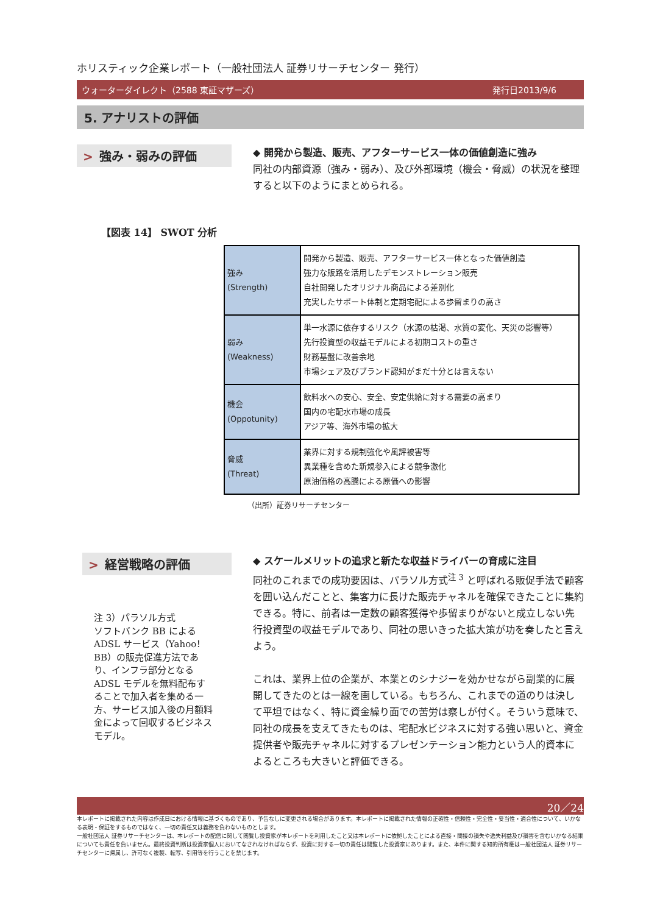ホリスティック企業レポート（一般社団法人 証券リサーチセンター 発行）
ウォーターダイレクト（2588 東証マザーズ） 発行日2013/9/6
5. アナリストの評価
> 強み・弱みの評価
◆ 開発から製造、販売、アフターサービス一体の価値創造に強み
同社の内部資源（強み・弱み）、及び外部環境（機会・脅威）の状況を整理すると以下のようにまとめられる。
【図表 14】 SWOT 分析
| 強み (Strength) | 開発から製造、販売、アフターサービス一体となった価値創造 強力な販路を活用したデモンストレーション販売 自社開発したオリジナル商品による差別化 充実したサポート体制と定期宅配による歩留まりの高さ |
| 弱み (Weakness) | 単一水源に依存するリスク（水源の枯渇、水質の変化、天災の影響等） 先行投資型の収益モデルによる初期コストの重さ 財務基盤に改善余地 市場シェア及びブランド認知がまだ十分とは言えない |
| 機会 (Oppotunity) | 飲料水への安心、安全、安定供給に対する需要の高まり 国内の宅配水市場の成長 アジア等、海外市場の拡大 |
| 脅威 (Threat) | 業界に対する規制強化や風評被害等 異業種を含めた新規参入による競争激化 原油価格の高騰による原価への影響 |
（出所）証券リサーチセンター
> 経営戦略の評価
注 3）パラソル方式
ソフトバンク BB による ADSL サービス（Yahoo！BB）の販売促進方法であり、インフラ部分となる ADSL モデルを無料配布することで加入者を集める一方、サービス加入後の月額料金によって回収するビジネスモデル。
◆ スケールメリットの追求と新たな収益ドライバーの育成に注目
同社のこれまでの成功要因は、パラソル方式<sup>注 3</sup> と呼ばれる販促手法で顧客を囲い込んだことと、集客力に長けた販売チャネルを確保できたことに集約できる。特に、前者は一定数の顧客獲得や歩留まりがないと成立しない先行投資型の収益モデルであり、同社の思いきった拡大策が功を奏したと言えよう。
これは、業界上位の企業が、本業とのシナジーを効かせながら副業的に展開してきたのとは一線を画している。もちろん、これまでの道のりは決して平坦ではなく、特に資金繰り面での苦労は察しが付く。そういう意味で、同社の成長を支えてきたものは、宅配水ビジネスに対する強い思いと、資金提供者や販売チャネルに対するプレゼンテーション能力という人的資本によるところも大きいと評価できる。
20／24
本レポートに掲載された内容は作成日における情報に基づくものであり、予告なしに変更される場合があります。本レポートに掲載された情報の正確性・信頼性・完全性・妥当性・適合性について、いかなる表明・保証をするものではなく、一切の責任又は義務を負わないものとします。
一般社団法人 証券リサーチセンターは、本レポートの配信に関して閲覧し投資家が本レポートを利用したこと又は本レポートに依拠したことによる直接・間接の損失や逸失利益及び損害を含むいかなる結果についても責任を負いません。最終投資判断は投資家個人においてなされなければならず、投資に対する一切の責任は閲覧した投資家にあります。また、本件に関する知的所有権は一般社団法人 証券リサーチセンターに帰属し、許可なく複製、転写、引用等を行うことを禁じます。